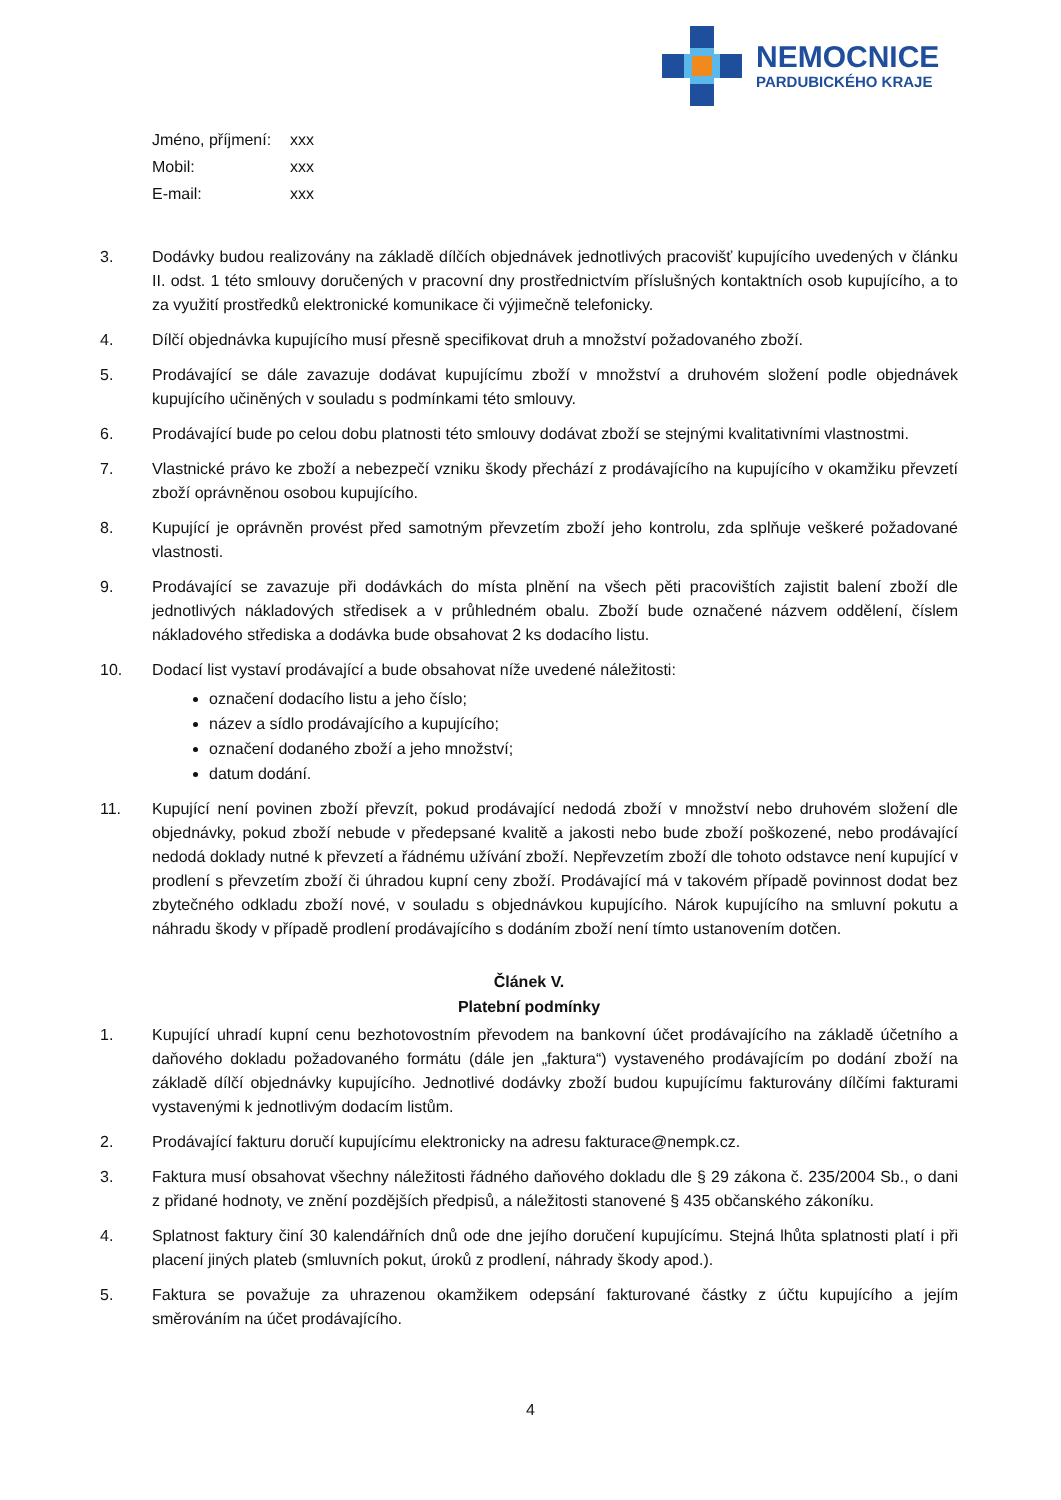NEMOCNICE
PARDUBICKÉHO KRAJE
Jméno, příjmení: xxx
Mobil: xxx
E-mail: xxx
3. Dodávky budou realizovány na základě dílčích objednávek jednotlivých pracovišť kupujícího uvedených v článku II. odst. 1 této smlouvy doručených v pracovní dny prostřednictvím příslušných kontaktních osob kupujícího, a to za využití prostředků elektronické komunikace či výjimečně telefonicky.
4. Dílčí objednávka kupujícího musí přesně specifikovat druh a množství požadovaného zboží.
5. Prodávající se dále zavazuje dodávat kupujícímu zboží v množství a druhovém složení podle objednávek kupujícího učiněných v souladu s podmínkami této smlouvy.
6. Prodávající bude po celou dobu platnosti této smlouvy dodávat zboží se stejnými kvalitativními vlastnostmi.
7. Vlastnické právo ke zboží a nebezpečí vzniku škody přechází z prodávajícího na kupujícího v okamžiku převzetí zboží oprávněnou osobou kupujícího.
8. Kupující je oprávněn provést před samotným převzetím zboží jeho kontrolu, zda splňuje veškeré požadované vlastnosti.
9. Prodávající se zavazuje při dodávkách do místa plnění na všech pěti pracovištích zajistit balení zboží dle jednotlivých nákladových středisek a v průhledném obalu. Zboží bude označené názvem oddělení, číslem nákladového střediska a dodávka bude obsahovat 2 ks dodacího listu.
10. Dodací list vystaví prodávající a bude obsahovat níže uvedené náležitosti:
označení dodacího listu a jeho číslo;
název a sídlo prodávajícího a kupujícího;
označení dodaného zboží a jeho množství;
datum dodání.
11. Kupující není povinen zboží převzít, pokud prodávající nedodá zboží v množství nebo druhovém složení dle objednávky, pokud zboží nebude v předepsané kvalitě a jakosti nebo bude zboží poškozené, nebo prodávající nedodá doklady nutné k převzetí a řádnému užívání zboží. Nepřevzetím zboží dle tohoto odstavce není kupující v prodlení s převzetím zboží či úhradou kupní ceny zboží. Prodávající má v takovém případě povinnost dodat bez zbytečného odkladu zboží nové, v souladu s objednávkou kupujícího. Nárok kupujícího na smluvní pokutu a náhradu škody v případě prodlení prodávajícího s dodáním zboží není tímto ustanovením dotčen.
Článek V.
Platební podmínky
1. Kupující uhradí kupní cenu bezhotovostním převodem na bankovní účet prodávajícího na základě účetního a daňového dokladu požadovaného formátu (dále jen „faktura“) vystaveného prodávajícím po dodání zboží na základě dílčí objednávky kupujícího. Jednotlivé dodávky zboží budou kupujícímu fakturovány dílčími fakturami vystavenými k jednotlivým dodacím listům.
2. Prodávající fakturu doručí kupujícímu elektronicky na adresu fakturace@nempk.cz.
3. Faktura musí obsahovat všechny náležitosti řádného daňového dokladu dle § 29 zákona č. 235/2004 Sb., o dani z přidané hodnoty, ve znění pozdějších předpisů, a náležitosti stanovené § 435 občanského zákoníku.
4. Splatnost faktury činí 30 kalendářních dnů ode dne jejího doručení kupujícímu. Stejná lhůta splatnosti platí i při placení jiných plateb (smluvních pokut, úroků z prodlení, náhrady škody apod.).
5. Faktura se považuje za uhrazenou okamžikem odepsání fakturované částky z účtu kupujícího a jejím směrováním na účet prodávajícího.
4